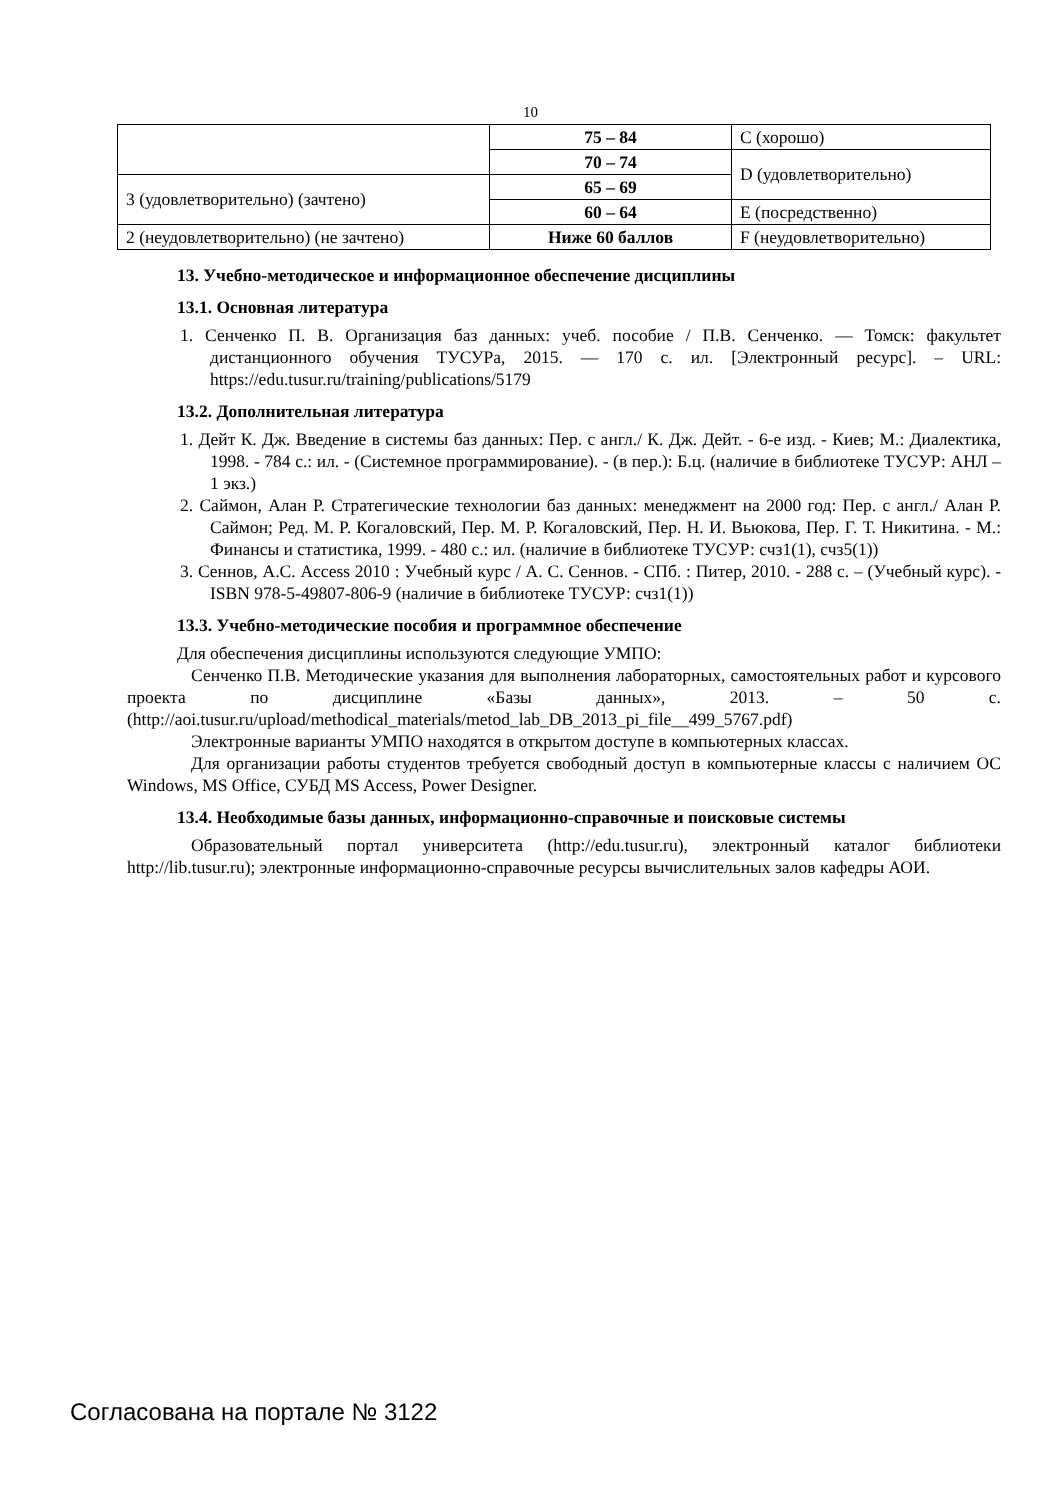10
| | 75 – 84 | C (хорошо) |
| | 70 – 74 | D (удовлетворительно) |
| 3 (удовлетворительно) (зачтено) | 65 – 69 | |
| | 60 – 64 | E (посредственно) |
| 2 (неудовлетворительно) (не зачтено) | Ниже 60 баллов | F (неудовлетворительно) |
13. Учебно-методическое и информационное обеспечение дисциплины
13.1. Основная литература
1. Сенченко П. В. Организация баз данных: учеб. пособие / П.В. Сенченко. — Томск: факультет дистанционного обучения ТУСУРа, 2015. — 170 с. ил. [Электронный ресурс]. – URL: https://edu.tusur.ru/training/publications/5179
13.2. Дополнительная литература
1. Дейт К. Дж. Введение в системы баз данных: Пер. с англ./ К. Дж. Дейт. - 6-е изд. - Киев; М.: Диалектика, 1998. - 784 с.: ил. - (Системное программирование). - (в пер.): Б.ц. (наличие в библиотеке ТУСУР: АНЛ – 1 экз.)
2. Саймон, Алан Р. Стратегические технологии баз данных: менеджмент на 2000 год: Пер. с англ./ Алан Р. Саймон; Ред. М. Р. Когаловский, Пер. М. Р. Когаловский, Пер. Н. И. Вьюкова, Пер. Г. Т. Никитина. - М.: Финансы и статистика, 1999. - 480 с.: ил. (наличие в библиотеке ТУСУР: счз1(1), счз5(1))
3. Сеннов, А.С. Access 2010 : Учебный курс / А. С. Сеннов. - СПб. : Питер, 2010. - 288 с. – (Учебный курс). - ISBN 978-5-49807-806-9 (наличие в библиотеке ТУСУР: счз1(1))
13.3. Учебно-методические пособия и программное обеспечение
Для обеспечения дисциплины используются следующие УМПО:
Сенченко П.В. Методические указания для выполнения лабораторных, самостоятельных работ и курсового проекта по дисциплине «Базы данных», 2013. – 50 с. (http://aoi.tusur.ru/upload/methodical_materials/metod_lab_DB_2013_pi_file__499_5767.pdf)
Электронные варианты УМПО находятся в открытом доступе в компьютерных классах.
Для организации работы студентов требуется свободный доступ в компьютерные классы с наличием ОС Windows, MS Office, СУБД MS Access, Power Designer.
13.4. Необходимые базы данных, информационно-справочные и поисковые системы
Образовательный портал университета (http://edu.tusur.ru), электронный каталог библиотеки http://lib.tusur.ru); электронные информационно-справочные ресурсы вычислительных залов кафедры АОИ.
Согласована на портале № 3122